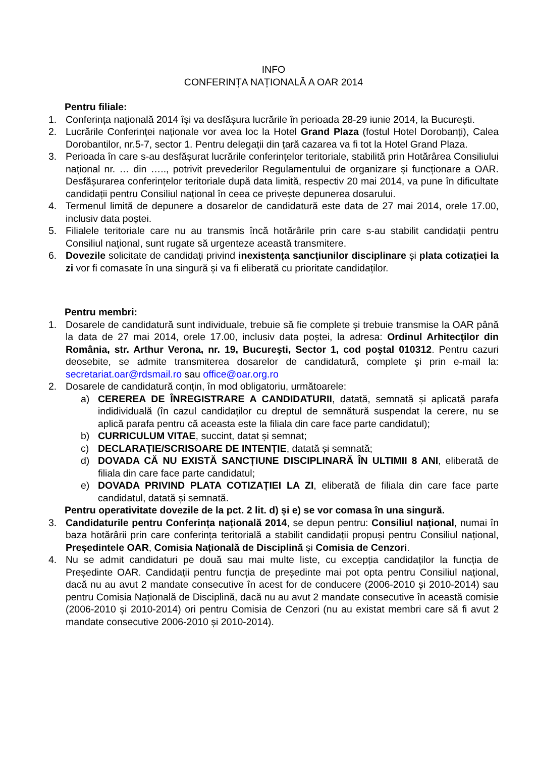INFO
CONFERINȚA NAȚIONALĂ A OAR 2014
Pentru filiale:
1. Conferința națională 2014 își va desfășura lucrările în perioada 28-29 iunie 2014, la București.
2. Lucrările Conferinței naționale vor avea loc la Hotel Grand Plaza (fostul Hotel Dorobanți), Calea Dorobantilor, nr.5-7, sector 1. Pentru delegații din țară cazarea va fi tot la Hotel Grand Plaza.
3. Perioada în care s-au desfășurat lucrările conferințelor teritoriale, stabilită prin Hotărârea Consiliului național nr. … din ….., potrivit prevederilor Regulamentului de organizare și funcționare a OAR. Desfășurarea conferințelor teritoriale după data limită, respectiv 20 mai 2014, va pune în dificultate candidații pentru Consiliul național în ceea ce privește depunerea dosarului.
4. Termenul limită de depunere a dosarelor de candidatură este data de 27 mai 2014, orele 17.00, inclusiv data poștei.
5. Filialele teritoriale care nu au transmis încă hotărârile prin care s-au stabilit candidații pentru Consiliul național, sunt rugate să urgenteze această transmitere.
6. Dovezile solicitate de candidați privind inexistența sancțiunilor disciplinare și plata cotizației la zi vor fi comasate în una singură și va fi eliberată cu prioritate candidaților.
Pentru membri:
1. Dosarele de candidatură sunt individuale, trebuie să fie complete și trebuie transmise la OAR până la data de 27 mai 2014, orele 17.00, inclusiv data poștei, la adresa: Ordinul Arhitecţilor din România, str. Arthur Verona, nr. 19, Bucureşti, Sector 1, cod poştal 010312. Pentru cazuri deosebite, se admite transmiterea dosarelor de candidatură, complete şi prin e-mail la: secretariat.oar@rdsmail.ro sau office@oar.org.ro
2. Dosarele de candidatură conțin, în mod obligatoriu, următoarele:
a) CEREREA DE ÎNREGISTRARE A CANDIDATURII, datată, semnată și aplicată parafa indidividuală (în cazul candidaților cu dreptul de semnătură suspendat la cerere, nu se aplică parafa pentru că aceasta este la filiala din care face parte candidatul);
b) CURRICULUM VITAE, succint, datat și semnat;
c) DECLARAȚIE/SCRISOARE DE INTENȚIE, datată și semnată;
d) DOVADA CĂ NU EXISTĂ SANCȚIUNE DISCIPLINARĂ ÎN ULTIMII 8 ANI, eliberată de filiala din care face parte candidatul;
e) DOVADA PRIVIND PLATA COTIZAȚIEI LA ZI, eliberată de filiala din care face parte candidatul, datată și semnată.
Pentru operativitate dovezile de la pct. 2 lit. d) și e) se vor comasa în una singură.
3. Candidaturile pentru Conferința națională 2014, se depun pentru: Consiliul național, numai în baza hotărârii prin care conferința teritorială a stabilit candidații propuși pentru Consiliul național, Președintele OAR, Comisia Națională de Disciplină și Comisia de Cenzori.
4. Nu se admit candidaturi pe două sau mai multe liste, cu excepția candidaților la funcția de Președinte OAR. Candidații pentru funcția de președinte mai pot opta pentru Consiliul național, dacă nu au avut 2 mandate consecutive în acest for de conducere (2006-2010 și 2010-2014) sau pentru Comisia Națională de Disciplină, dacă nu au avut 2 mandate consecutive în această comisie (2006-2010 și 2010-2014) ori pentru Comisia de Cenzori (nu au existat membri care să fi avut 2 mandate consecutive 2006-2010 și 2010-2014).